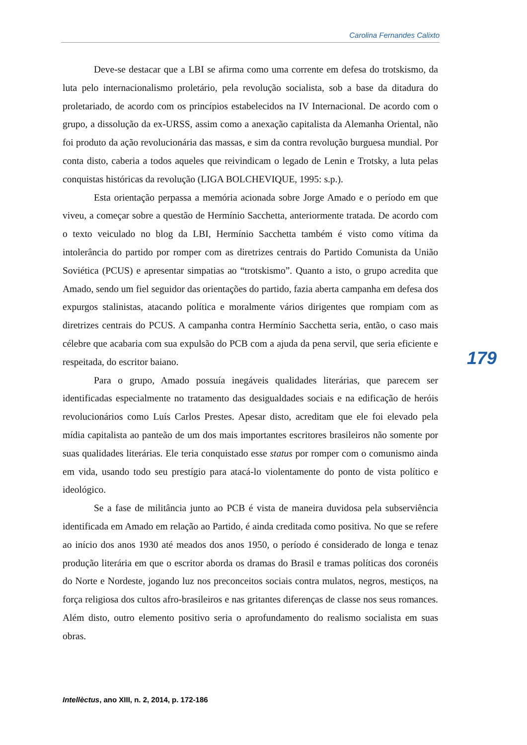Carolina Fernandes Calixto
Deve-se destacar que a LBI se afirma como uma corrente em defesa do trotskismo, da luta pelo internacionalismo proletário, pela revolução socialista, sob a base da ditadura do proletariado, de acordo com os princípios estabelecidos na IV Internacional. De acordo com o grupo, a dissolução da ex-URSS, assim como a anexação capitalista da Alemanha Oriental, não foi produto da ação revolucionária das massas, e sim da contra revolução burguesa mundial. Por conta disto, caberia a todos aqueles que reivindicam o legado de Lenin e Trotsky, a luta pelas conquistas históricas da revolução (LIGA BOLCHEVIQUE, 1995: s.p.).
Esta orientação perpassa a memória acionada sobre Jorge Amado e o período em que viveu, a começar sobre a questão de Hermínio Sacchetta, anteriormente tratada. De acordo com o texto veiculado no blog da LBI, Hermínio Sacchetta também é visto como vítima da intolerância do partido por romper com as diretrizes centrais do Partido Comunista da União Soviética (PCUS) e apresentar simpatias ao “trotskismo”. Quanto a isto, o grupo acredita que Amado, sendo um fiel seguidor das orientações do partido, fazia aberta campanha em defesa dos expurgos stalinistas, atacando política e moralmente vários dirigentes que rompiam com as diretrizes centrais do PCUS. A campanha contra Hermínio Sacchetta seria, então, o caso mais célebre que acabaria com sua expulsão do PCB com a ajuda da pena servil, que seria eficiente e respeitada, do escritor baiano.
Para o grupo, Amado possuía inegáveis qualidades literárias, que parecem ser identificadas especialmente no tratamento das desigualdades sociais e na edificação de heróis revolucionários como Luís Carlos Prestes. Apesar disto, acreditam que ele foi elevado pela mídia capitalista ao panteão de um dos mais importantes escritores brasileiros não somente por suas qualidades literárias. Ele teria conquistado esse status por romper com o comunismo ainda em vida, usando todo seu prestígio para atacá-lo violentamente do ponto de vista político e ideológico.
Se a fase de militância junto ao PCB é vista de maneira duvidosa pela subserviência identificada em Amado em relação ao Partido, é ainda creditada como positiva. No que se refere ao início dos anos 1930 até meados dos anos 1950, o período é considerado de longa e tenaz produção literária em que o escritor aborda os dramas do Brasil e tramas políticas dos coronéis do Norte e Nordeste, jogando luz nos preconceitos sociais contra mulatos, negros, mestiços, na força religiosa dos cultos afro-brasileiros e nas gritantes diferenças de classe nos seus romances. Além disto, outro elemento positivo seria o aprofundamento do realismo socialista em suas obras.
179
Intellèctus, ano XIII, n. 2, 2014, p. 172-186